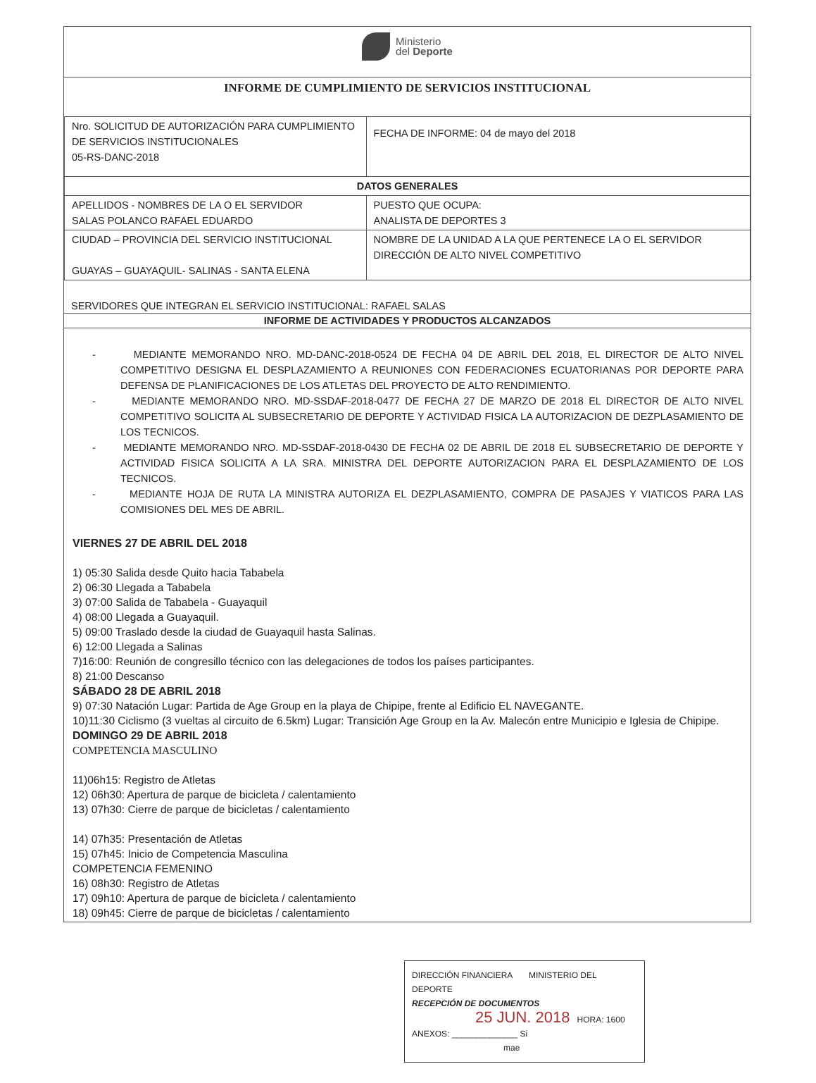Ministerio
del Deporte
INFORME DE CUMPLIMIENTO DE SERVICIOS INSTITUCIONAL
| Nro. SOLICITUD DE AUTORIZACIÓN PARA CUMPLIMIENTO DE SERVICIOS INSTITUCIONALES 05-RS-DANC-2018 | FECHA DE INFORME: 04 de mayo del 2018 |
| DATOS GENERALES | |
| APELLIDOS - NOMBRES DE LA O EL SERVIDOR SALAS POLANCO RAFAEL EDUARDO | PUESTO QUE OCUPA: ANALISTA DE DEPORTES 3 |
| CIUDAD – PROVINCIA DEL SERVICIO INSTITUCIONAL GUAYAS – GUAYAQUIL- SALINAS - SANTA ELENA | NOMBRE DE LA UNIDAD A LA QUE PERTENECE LA O EL SERVIDOR DIRECCIÓN DE ALTO NIVEL COMPETITIVO |
SERVIDORES QUE INTEGRAN EL SERVICIO INSTITUCIONAL: RAFAEL SALAS
INFORME DE ACTIVIDADES Y PRODUCTOS ALCANZADOS
- MEDIANTE MEMORANDO NRO. MD-DANC-2018-0524 DE FECHA 04 DE ABRIL DEL 2018, EL DIRECTOR DE ALTO NIVEL COMPETITIVO DESIGNA EL DESPLAZAMIENTO A REUNIONES CON FEDERACIONES ECUATORIANAS POR DEPORTE PARA DEFENSA DE PLANIFICACIONES DE LOS ATLETAS DEL PROYECTO DE ALTO RENDIMIENTO.
- MEDIANTE MEMORANDO NRO. MD-SSDAF-2018-0477 DE FECHA 27 DE MARZO DE 2018 EL DIRECTOR DE ALTO NIVEL COMPETITIVO SOLICITA AL SUBSECRETARIO DE DEPORTE Y ACTIVIDAD FISICA LA AUTORIZACION DE DEZPLASAMIENTO DE LOS TECNICOS.
- MEDIANTE MEMORANDO NRO. MD-SSDAF-2018-0430 DE FECHA 02 DE ABRIL DE 2018 EL SUBSECRETARIO DE DEPORTE Y ACTIVIDAD FISICA SOLICITA A LA SRA. MINISTRA DEL DEPORTE AUTORIZACION PARA EL DESPLAZAMIENTO DE LOS TECNICOS.
- MEDIANTE HOJA DE RUTA LA MINISTRA AUTORIZA EL DEZPLASAMIENTO, COMPRA DE PASAJES Y VIATICOS PARA LAS COMISIONES DEL MES DE ABRIL.
VIERNES 27 DE ABRIL DEL 2018
1) 05:30 Salida desde Quito hacia Tababela
2) 06:30 Llegada a Tababela
3) 07:00 Salida de Tababela - Guayaquil
4) 08:00 Llegada a Guayaquil.
5) 09:00 Traslado desde la ciudad de Guayaquil hasta Salinas.
6) 12:00 Llegada a Salinas
7)16:00: Reunión de congresillo técnico con las delegaciones de todos los países participantes.
8) 21:00 Descanso
SÁBADO 28 DE ABRIL 2018
9) 07:30 Natación Lugar: Partida de Age Group en la playa de Chipipe, frente al Edificio EL NAVEGANTE.
10)11:30 Ciclismo (3 vueltas al circuito de 6.5km) Lugar: Transición Age Group en la Av. Malecón entre Municipio e Iglesia de Chipipe.
DOMINGO 29 DE ABRIL 2018
COMPETENCIA MASCULINO
11)06h15: Registro de Atletas
12) 06h30: Apertura de parque de bicicleta / calentamiento
13) 07h30: Cierre de parque de bicicletas / calentamiento
14) 07h35: Presentación de Atletas
15) 07h45: Inicio de Competencia Masculina
COMPETENCIA FEMENINO
16) 08h30: Registro de Atletas
17) 09h10: Apertura de parque de bicicleta / calentamiento
18) 09h45: Cierre de parque de bicicletas / calentamiento
DIRECCIÓN FINANCIERA MINISTERIO DEL DEPORTE
RECEPCIÓN DE DOCUMENTOS
25 JUN. 2018 HORA: 1600
ANEXOS: ______________ Si
mae